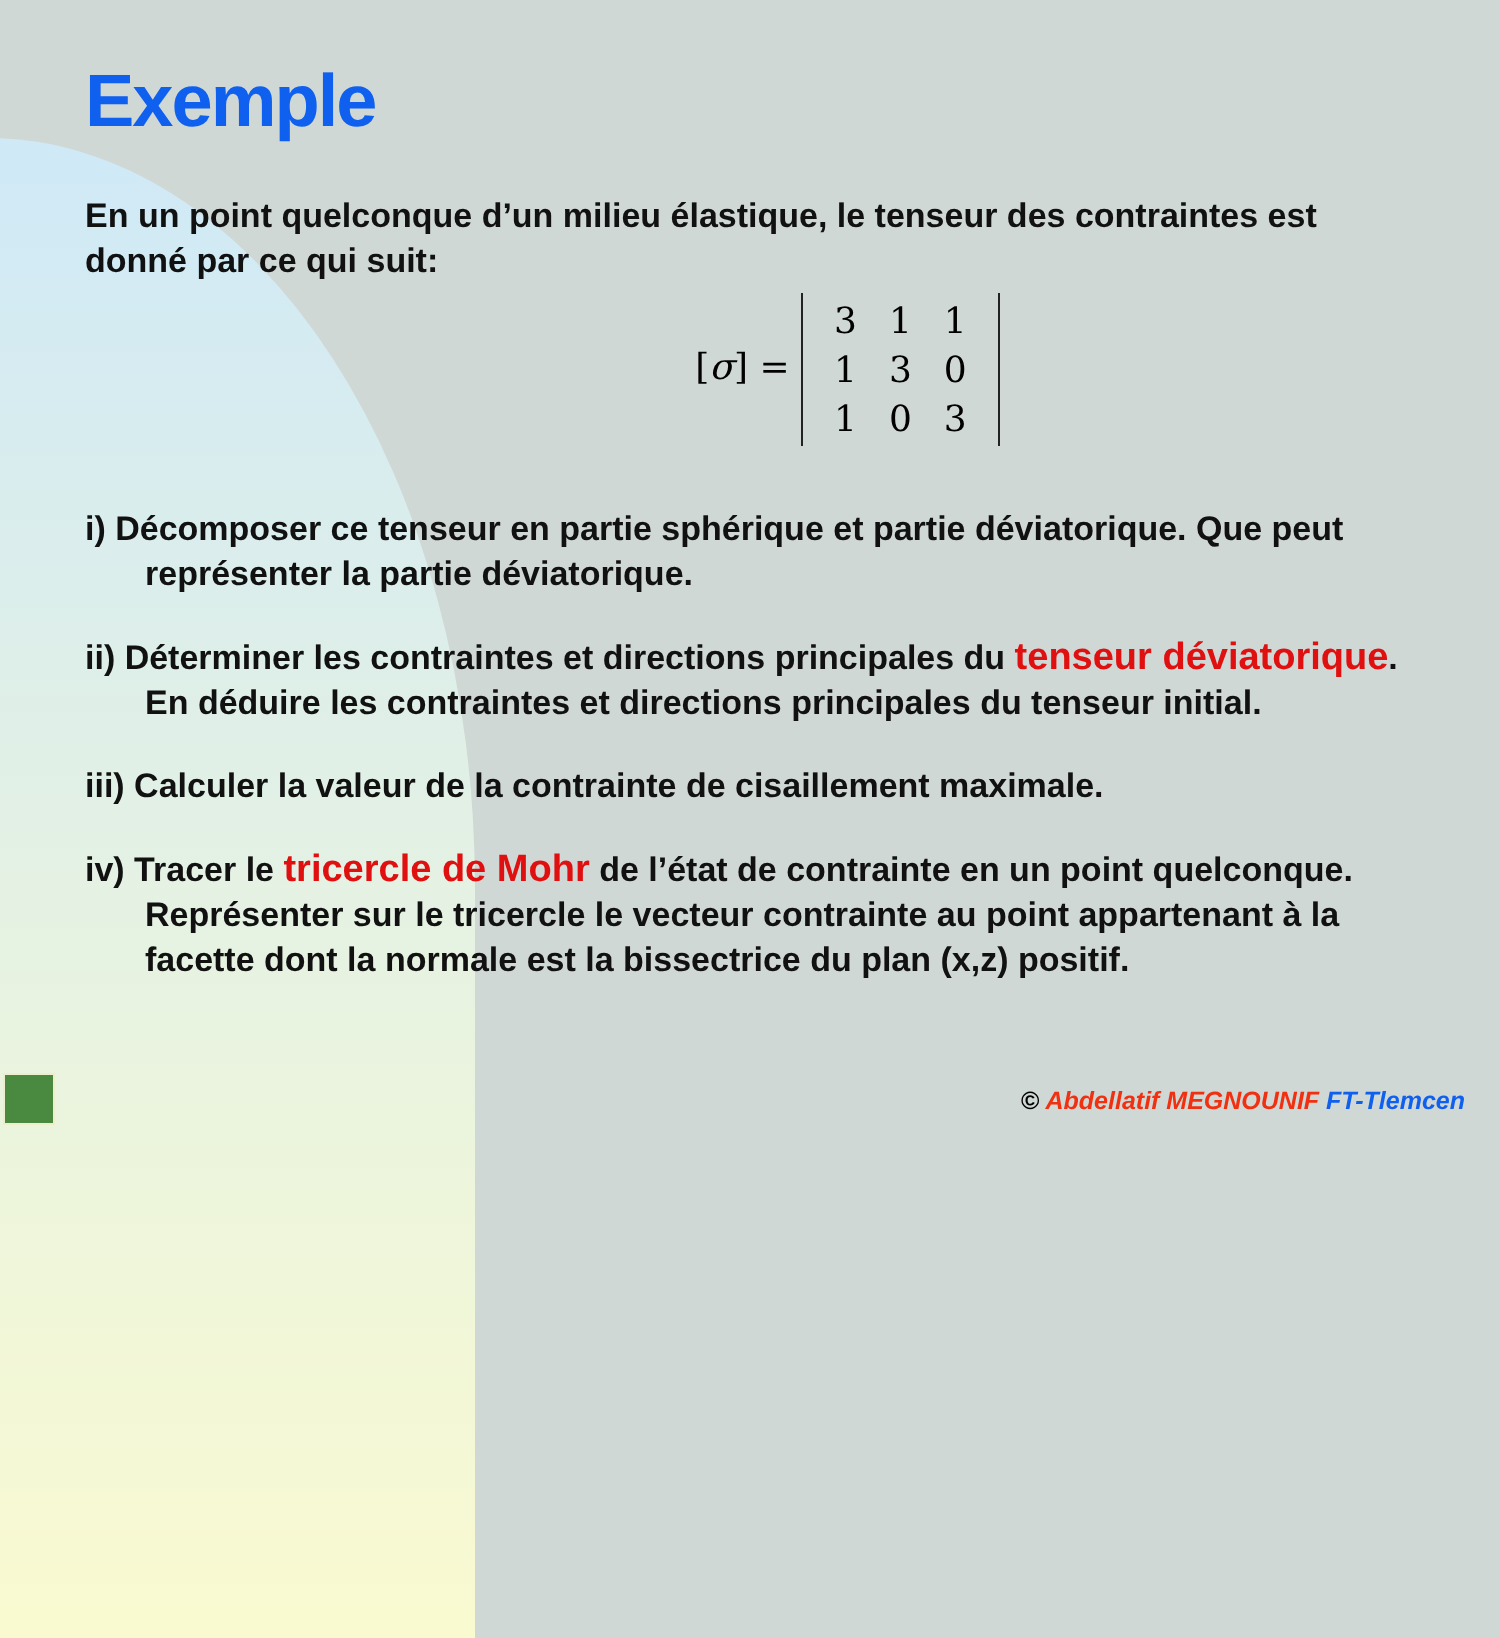Exemple
En un point quelconque d’un milieu élastique, le tenseur des contraintes est donné par ce qui suit:
[σ] =
| 3 | 1 | 1 |
| 1 | 3 | 0 |
| 1 | 0 | 3 |
i) Décomposer ce tenseur en partie sphérique et partie déviatorique. Que peut représenter la partie déviatorique.
ii) Déterminer les contraintes et directions principales du tenseur déviatorique. En déduire les contraintes et directions principales du tenseur initial.
iii) Calculer la valeur de la contrainte de cisaillement maximale.
iv) Tracer le tricercle de Mohr de l’état de contrainte en un point quelconque. Représenter sur le tricercle le vecteur contrainte au point appartenant à la facette dont la normale est la bissectrice du plan (x,z) positif.
© Abdellatif MEGNOUNIF FT-Tlemcen